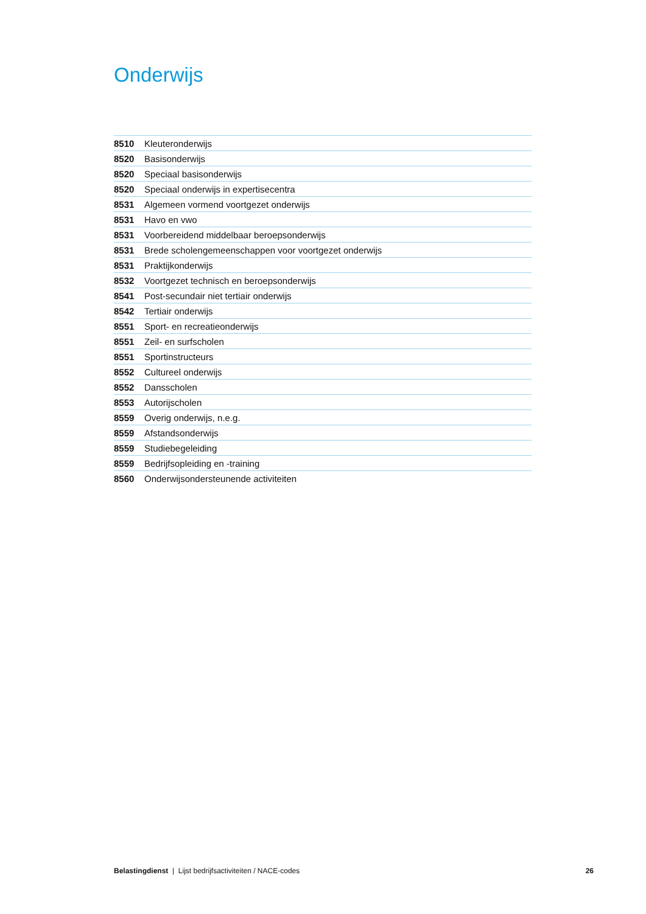Onderwijs
| 8510 | Kleuteronderwijs |
| 8520 | Basisonderwijs |
| 8520 | Speciaal basisonderwijs |
| 8520 | Speciaal onderwijs in expertisecentra |
| 8531 | Algemeen vormend voortgezet onderwijs |
| 8531 | Havo en vwo |
| 8531 | Voorbereidend middelbaar beroepsonderwijs |
| 8531 | Brede scholengemeenschappen voor voortgezet onderwijs |
| 8531 | Praktijkonderwijs |
| 8532 | Voortgezet technisch en beroepsonderwijs |
| 8541 | Post-secundair niet tertiair onderwijs |
| 8542 | Tertiair onderwijs |
| 8551 | Sport- en recreatieonderwijs |
| 8551 | Zeil- en surfscholen |
| 8551 | Sportinstructeurs |
| 8552 | Cultureel onderwijs |
| 8552 | Dansscholen |
| 8553 | Autorijscholen |
| 8559 | Overig onderwijs, n.e.g. |
| 8559 | Afstandsonderwijs |
| 8559 | Studiebegeleiding |
| 8559 | Bedrijfsopleiding en -training |
| 8560 | Onderwijsondersteunende activiteiten |
Belastingdienst | Lijst bedrijfsactiviteiten / NACE-codes 26